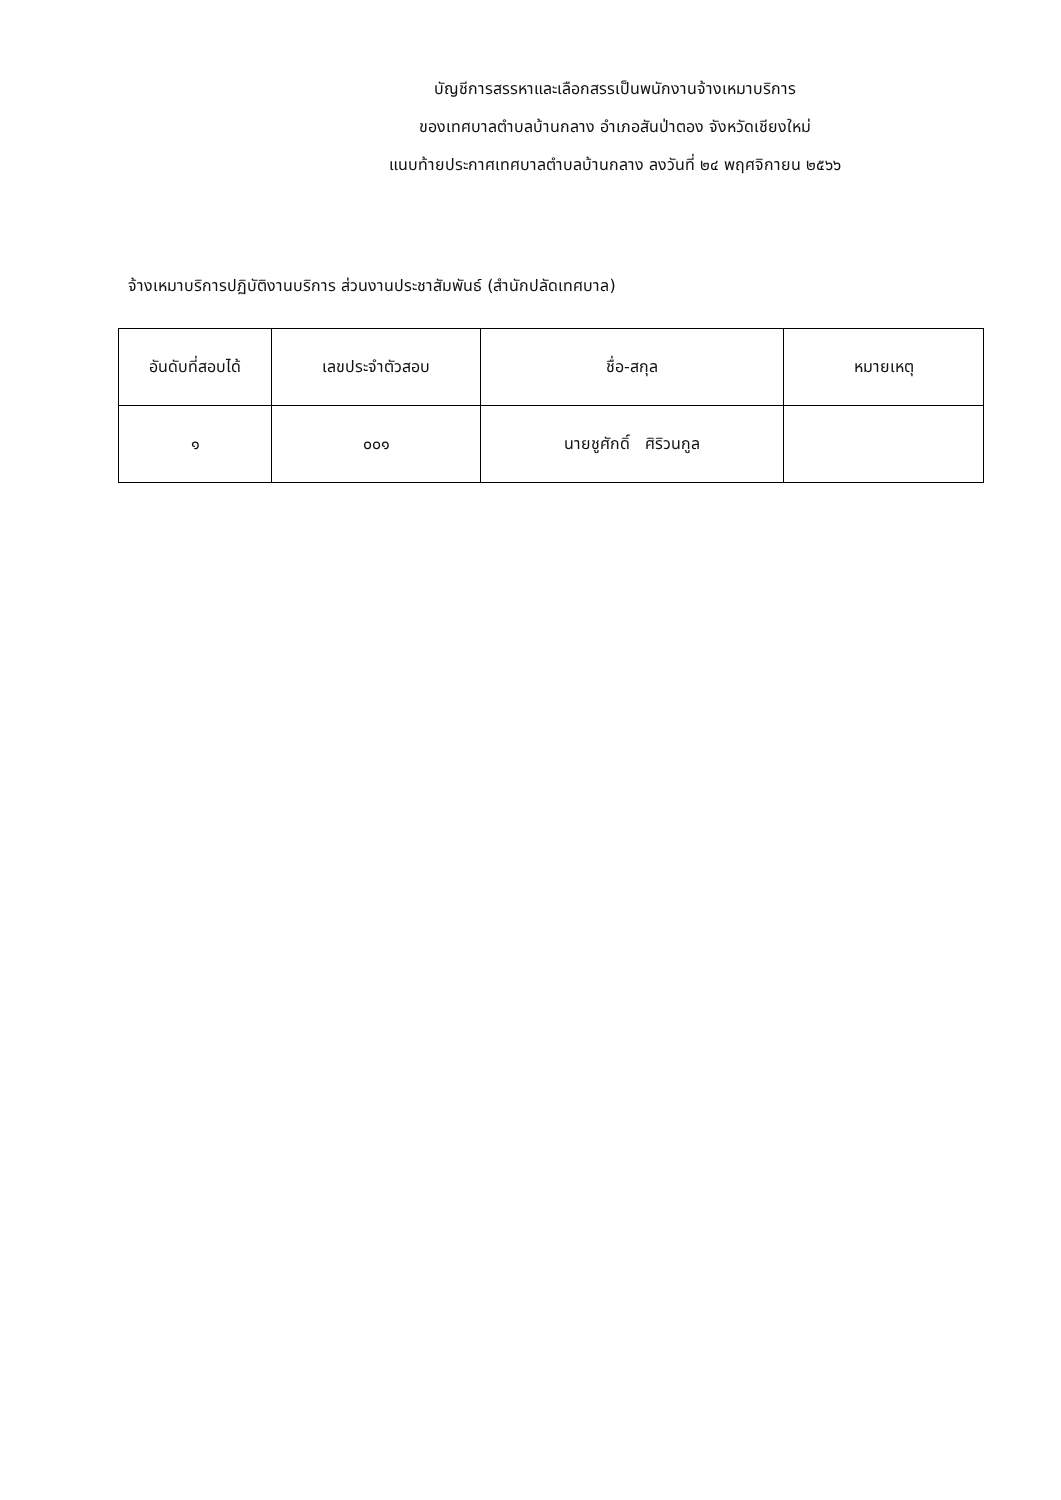บัญชีการสรรหาและเลือกสรรเป็นพนักงานจ้างเหมาบริการ
ของเทศบาลตำบลบ้านกลาง อำเภอสันป่าตอง จังหวัดเชียงใหม่
แนบท้ายประกาศเทศบาลตำบลบ้านกลาง ลงวันที่ ๒๔ พฤศจิกายน ๒๕๖๖
จ้างเหมาบริการปฏิบัติงานบริการ ส่วนงานประชาสัมพันธ์ (สำนักปลัดเทศบาล)
| อันดับที่สอบได้ | เลขประจำตัวสอบ | ชื่อ-สกุล | หมายเหตุ |
| --- | --- | --- | --- |
| ๑ | ๐๐๑ | นายชูศักดิ์ ศิริวนกูล | |